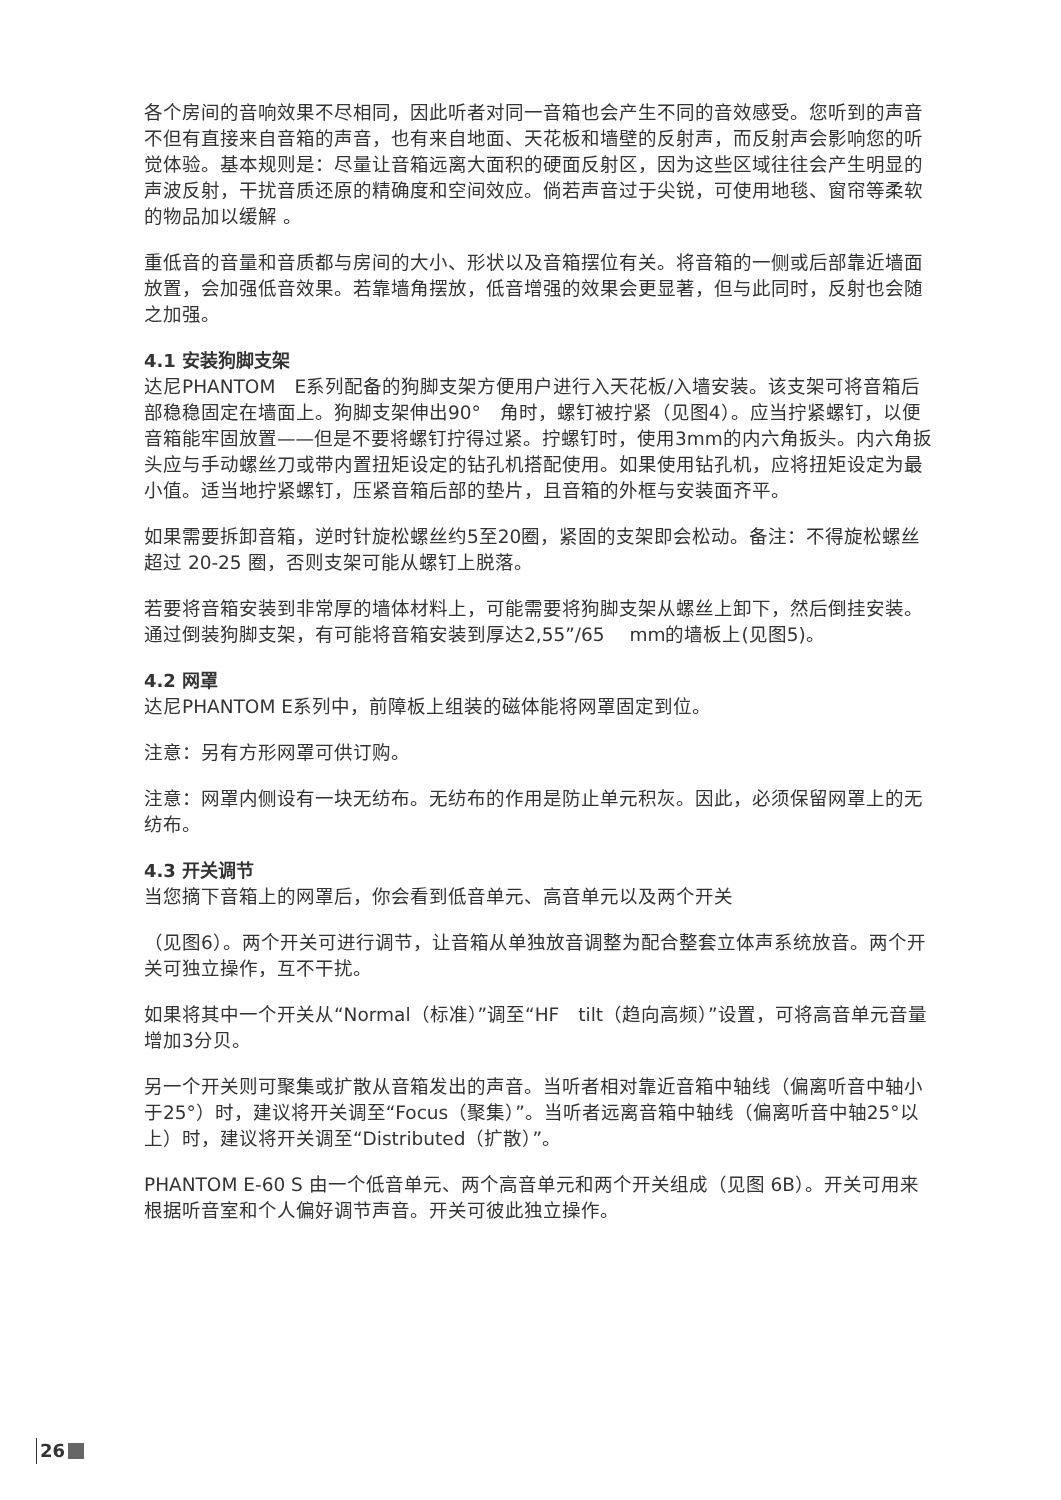各个房间的音响效果不尽相同，因此听者对同一音箱也会产生不同的音效感受。您听到的声音不但有直接来自音箱的声音，也有来自地面、天花板和墙壁的反射声，而反射声会影响您的听觉体验。基本规则是：尽量让音箱远离大面积的硬面反射区，因为这些区域往往会产生明显的声波反射，干扰音质还原的精确度和空间效应。倘若声音过于尖锐，可使用地毯、窗帘等柔软的物品加以缓解 。
重低音的音量和音质都与房间的大小、形状以及音箱摆位有关。将音箱的一侧或后部靠近墙面放置，会加强低音效果。若靠墙角摆放，低音增强的效果会更显著，但与此同时，反射也会随之加强。
4.1 安装狗脚支架
达尼PHANTOM　E系列配备的狗脚支架方便用户进行入天花板/入墙安装。该支架可将音箱后部稳稳固定在墙面上。狗脚支架伸出90°　角时，螺钉被拧紧（见图4）。应当拧紧螺钉，以便音箱能牢固放置——但是不要将螺钉拧得过紧。拧螺钉时，使用3mm的内六角扳头。内六角扳头应与手动螺丝刀或带内置扭矩设定的钻孔机搭配使用。如果使用钻孔机，应将扭矩设定为最小值。适当地拧紧螺钉，压紧音箱后部的垫片，且音箱的外框与安装面齐平。
如果需要拆卸音箱，逆时针旋松螺丝约5至20圈，紧固的支架即会松动。备注：不得旋松螺丝超过 20-25 圈，否则支架可能从螺钉上脱落。
若要将音箱安装到非常厚的墙体材料上，可能需要将狗脚支架从螺丝上卸下，然后倒挂安装。通过倒装狗脚支架，有可能将音箱安装到厚达2,55”/65　 mm的墙板上(见图5)。
4.2 网罩
达尼PHANTOM E系列中，前障板上组装的磁体能将网罩固定到位。
注意：另有方形网罩可供订购。
注意：网罩内侧设有一块无纺布。无纺布的作用是防止单元积灰。因此，必须保留网罩上的无纺布。
4.3 开关调节
当您摘下音箱上的网罩后，你会看到低音单元、高音单元以及两个开关
（见图6）。两个开关可进行调节，让音箱从单独放音调整为配合整套立体声系统放音。两个开关可独立操作，互不干扰。
如果将其中一个开关从“Normal（标准）”调至“HF　tilt（趋向高频）”设置，可将高音单元音量增加3分贝。
另一个开关则可聚集或扩散从音箱发出的声音。当听者相对靠近音箱中轴线（偏离听音中轴小于25°）时，建议将开关调至“Focus（聚集）”。当听者远离音箱中轴线（偏离听音中轴25°以上）时，建议将开关调至“Distributed（扩散）”。
PHANTOM E-60 S 由一个低音单元、两个高音单元和两个开关组成（见图 6B）。开关可用来根据听音室和个人偏好调节声音。开关可彼此独立操作。
26